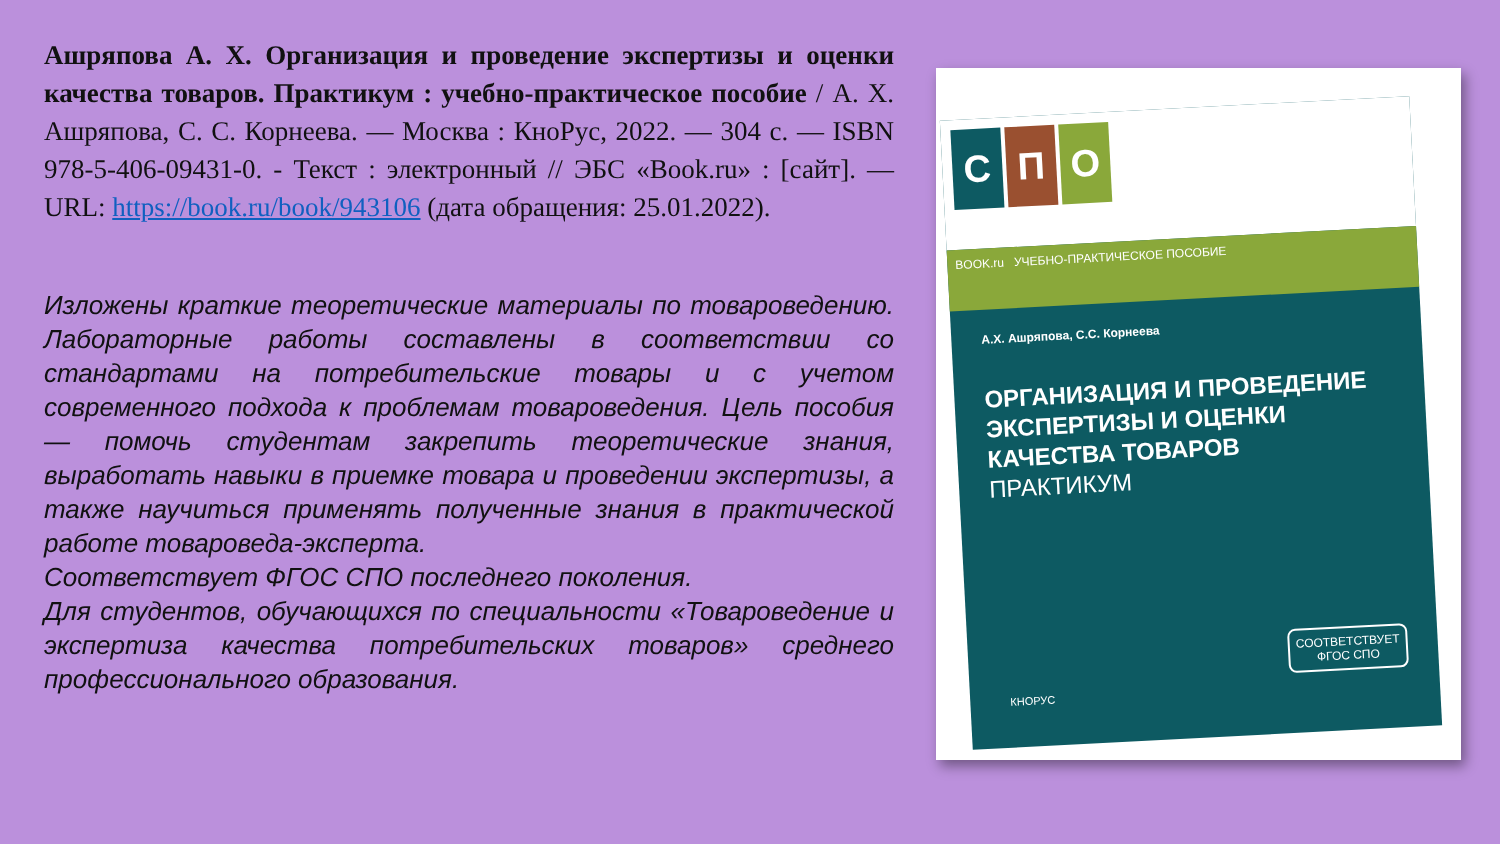Ашряпова А. Х. Организация и проведение экспертизы и оценки качества товаров. Практикум : учебно-практическое пособие / А. Х. Ашряпова, С. С. Корнеева. — Москва : КноРус, 2022. — 304 с. — ISBN 978-5-406-09431-0. - Текст : электронный // ЭБС «Book.ru» : [сайт]. — URL: https://book.ru/book/943106 (дата обращения: 25.01.2022).
Изложены краткие теоретические материалы по товароведению. Лабораторные работы составлены в соответствии со стандартами на потребительские товары и с учетом современного подхода к проблемам товароведения. Цель пособия — помочь студентам закрепить теоретические знания, выработать навыки в приемке товара и проведении экспертизы, а также научиться применять полученные знания в практической работе товароведа-эксперта.
Соответствует ФГОС СПО последнего поколения.
Для студентов, обучающихся по специальности «Товароведение и экспертиза качества потребительских товаров» среднего профессионального образования.
С П О
BOOK.ru УЧЕБНО-ПРАКТИЧЕСКОЕ ПОСОБИЕ
А.Х. Ашряпова, С.С. Корнеева
ОРГАНИЗАЦИЯ И ПРОВЕДЕНИЕ ЭКСПЕРТИЗЫ И ОЦЕНКИ КАЧЕСТВА ТОВАРОВ
ПРАКТИКУМ
СООТВЕТСТВУЕТ
ФГОС СПО
КНОРУС